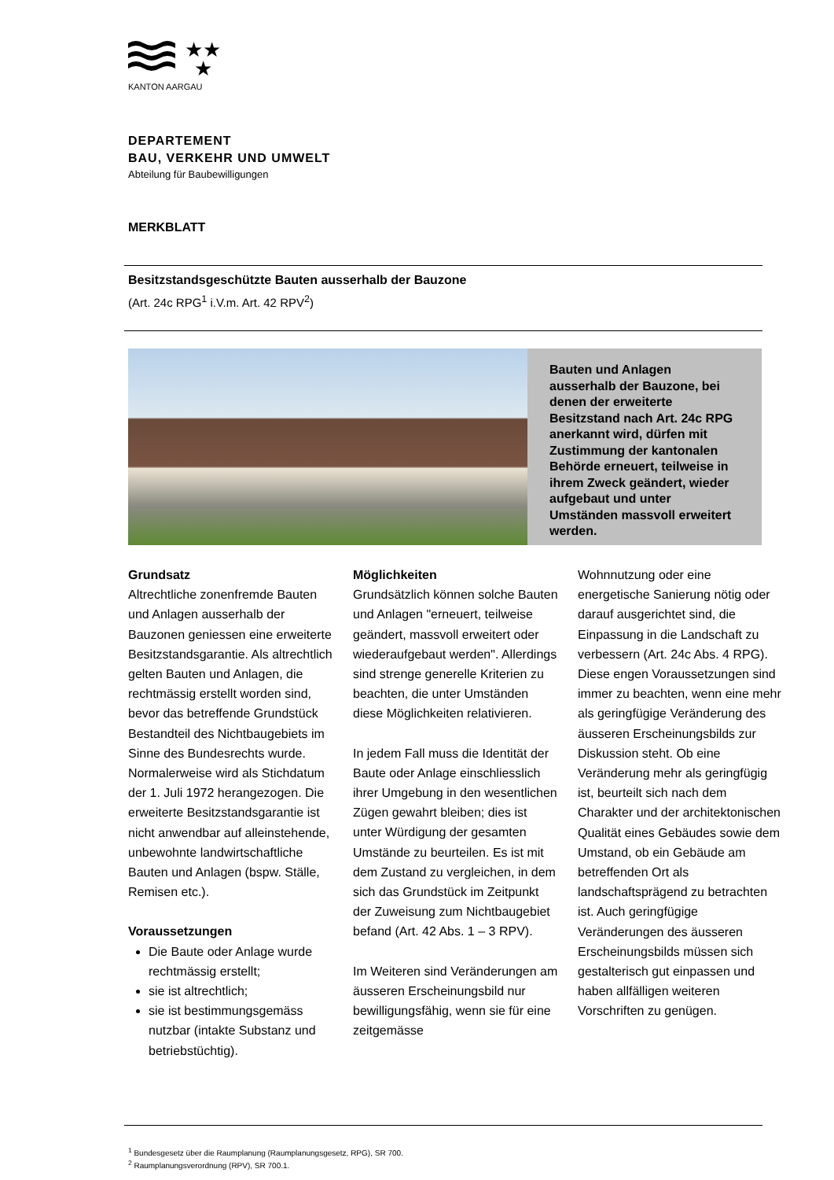★★
★
KANTON AARGAU
DEPARTEMENT
BAU, VERKEHR UND UMWELT
Abteilung für Baubewilligungen
MERKBLATT
Besitzstandsgeschützte Bauten ausserhalb der Bauzone
(Art. 24c RPG<sup>1</sup> i.V.m. Art. 42 RPV<sup>2</sup>)
Bauten und Anlagen ausserhalb der Bauzone, bei denen der erweiterte Besitzstand nach Art. 24c RPG anerkannt wird, dürfen mit Zustimmung der kantonalen Behörde erneuert, teilweise in ihrem Zweck geändert, wieder aufgebaut und unter Umständen massvoll erweitert werden.
Grundsatz
Altrechtliche zonenfremde Bauten und Anlagen ausserhalb der Bauzonen geniessen eine erweiterte Besitzstandsgarantie. Als altrechtlich gelten Bauten und Anlagen, die rechtmässig erstellt worden sind, bevor das betreffende Grundstück Bestandteil des Nichtbaugebiets im Sinne des Bundesrechts wurde. Normalerweise wird als Stichdatum der 1. Juli 1972 herangezogen. Die erweiterte Besitzstandsgarantie ist nicht anwendbar auf alleinstehende, unbewohnte landwirtschaftliche Bauten und Anlagen (bspw. Ställe, Remisen etc.).
Voraussetzungen
Die Baute oder Anlage wurde rechtmässig erstellt;
sie ist altrechtlich;
sie ist bestimmungsgemäss nutzbar (intakte Substanz und betriebstüchtig).
Möglichkeiten
Grundsätzlich können solche Bauten und Anlagen "erneuert, teilweise geändert, massvoll erweitert oder wiederaufgebaut werden". Allerdings sind strenge generelle Kriterien zu beachten, die unter Umständen diese Möglichkeiten relativieren.
In jedem Fall muss die Identität der Baute oder Anlage einschliesslich ihrer Umgebung in den wesentlichen Zügen gewahrt bleiben; dies ist unter Würdigung der gesamten Umstände zu beurteilen. Es ist mit dem Zustand zu vergleichen, in dem sich das Grundstück im Zeitpunkt der Zuweisung zum Nichtbaugebiet befand (Art. 42 Abs. 1 – 3 RPV).
Im Weiteren sind Veränderungen am äusseren Erscheinungsbild nur bewilligungsfähig, wenn sie für eine zeitgemässe
Wohnnutzung oder eine energetische Sanierung nötig oder darauf ausgerichtet sind, die Einpassung in die Landschaft zu verbessern (Art. 24c Abs. 4 RPG). Diese engen Voraussetzungen sind immer zu beachten, wenn eine mehr als geringfügige Veränderung des äusseren Erscheinungsbilds zur Diskussion steht. Ob eine Veränderung mehr als geringfügig ist, beurteilt sich nach dem Charakter und der architektonischen Qualität eines Gebäudes sowie dem Umstand, ob ein Gebäude am betreffenden Ort als landschaftsprägend zu betrachten ist. Auch geringfügige Veränderungen des äusseren Erscheinungsbilds müssen sich gestalterisch gut einpassen und haben allfälligen weiteren Vorschriften zu genügen.
<sup>1</sup> Bundesgesetz über die Raumplanung (Raumplanungsgesetz, RPG), SR 700.
<sup>2</sup> Raumplanungsverordnung (RPV), SR 700.1.